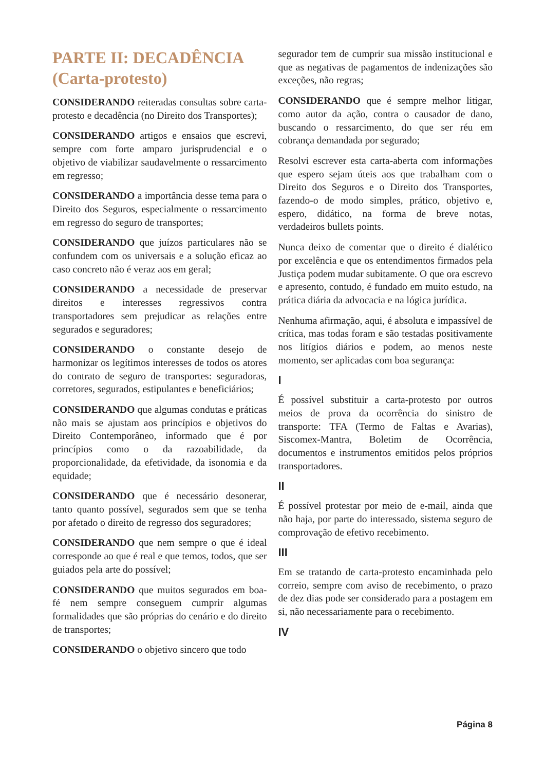PARTE II: DECADÊNCIA (Carta-protesto)
CONSIDERANDO reiteradas consultas sobre carta-protesto e decadência (no Direito dos Transportes);
CONSIDERANDO artigos e ensaios que escrevi, sempre com forte amparo jurisprudencial e o objetivo de viabilizar saudavelmente o ressarcimento em regresso;
CONSIDERANDO a importância desse tema para o Direito dos Seguros, especialmente o ressarcimento em regresso do seguro de transportes;
CONSIDERANDO que juízos particulares não se confundem com os universais e a solução eficaz ao caso concreto não é veraz aos em geral;
CONSIDERANDO a necessidade de preservar direitos e interesses regressivos contra transportadores sem prejudicar as relações entre segurados e seguradores;
CONSIDERANDO o constante desejo de harmonizar os legítimos interesses de todos os atores do contrato de seguro de transportes: seguradoras, corretores, segurados, estipulantes e beneficiários;
CONSIDERANDO que algumas condutas e práticas não mais se ajustam aos princípios e objetivos do Direito Contemporâneo, informado que é por princípios como o da razoabilidade, da proporcionalidade, da efetividade, da isonomia e da equidade;
CONSIDERANDO que é necessário desonerar, tanto quanto possível, segurados sem que se tenha por afetado o direito de regresso dos seguradores;
CONSIDERANDO que nem sempre o que é ideal corresponde ao que é real e que temos, todos, que ser guiados pela arte do possível;
CONSIDERANDO que muitos segurados em boa-fé nem sempre conseguem cumprir algumas formalidades que são próprias do cenário e do direito de transportes;
CONSIDERANDO o objetivo sincero que todo
segurador tem de cumprir sua missão institucional e que as negativas de pagamentos de indenizações são exceções, não regras;
CONSIDERANDO que é sempre melhor litigar, como autor da ação, contra o causador de dano, buscando o ressarcimento, do que ser réu em cobrança demandada por segurado;
Resolvi escrever esta carta-aberta com informações que espero sejam úteis aos que trabalham com o Direito dos Seguros e o Direito dos Transportes, fazendo-o de modo simples, prático, objetivo e, espero, didático, na forma de breve notas, verdadeiros bullets points.
Nunca deixo de comentar que o direito é dialético por excelência e que os entendimentos firmados pela Justiça podem mudar subitamente. O que ora escrevo e apresento, contudo, é fundado em muito estudo, na prática diária da advocacia e na lógica jurídica.
Nenhuma afirmação, aqui, é absoluta e impassível de crítica, mas todas foram e são testadas positivamente nos litígios diários e podem, ao menos neste momento, ser aplicadas com boa segurança:
I
É possível substituir a carta-protesto por outros meios de prova da ocorrência do sinistro de transporte: TFA (Termo de Faltas e Avarias), Siscomex-Mantra, Boletim de Ocorrência, documentos e instrumentos emitidos pelos próprios transportadores.
II
É possível protestar por meio de e-mail, ainda que não haja, por parte do interessado, sistema seguro de comprovação de efetivo recebimento.
III
Em se tratando de carta-protesto encaminhada pelo correio, sempre com aviso de recebimento, o prazo de dez dias pode ser considerado para a postagem em si, não necessariamente para o recebimento.
IV
Página 8